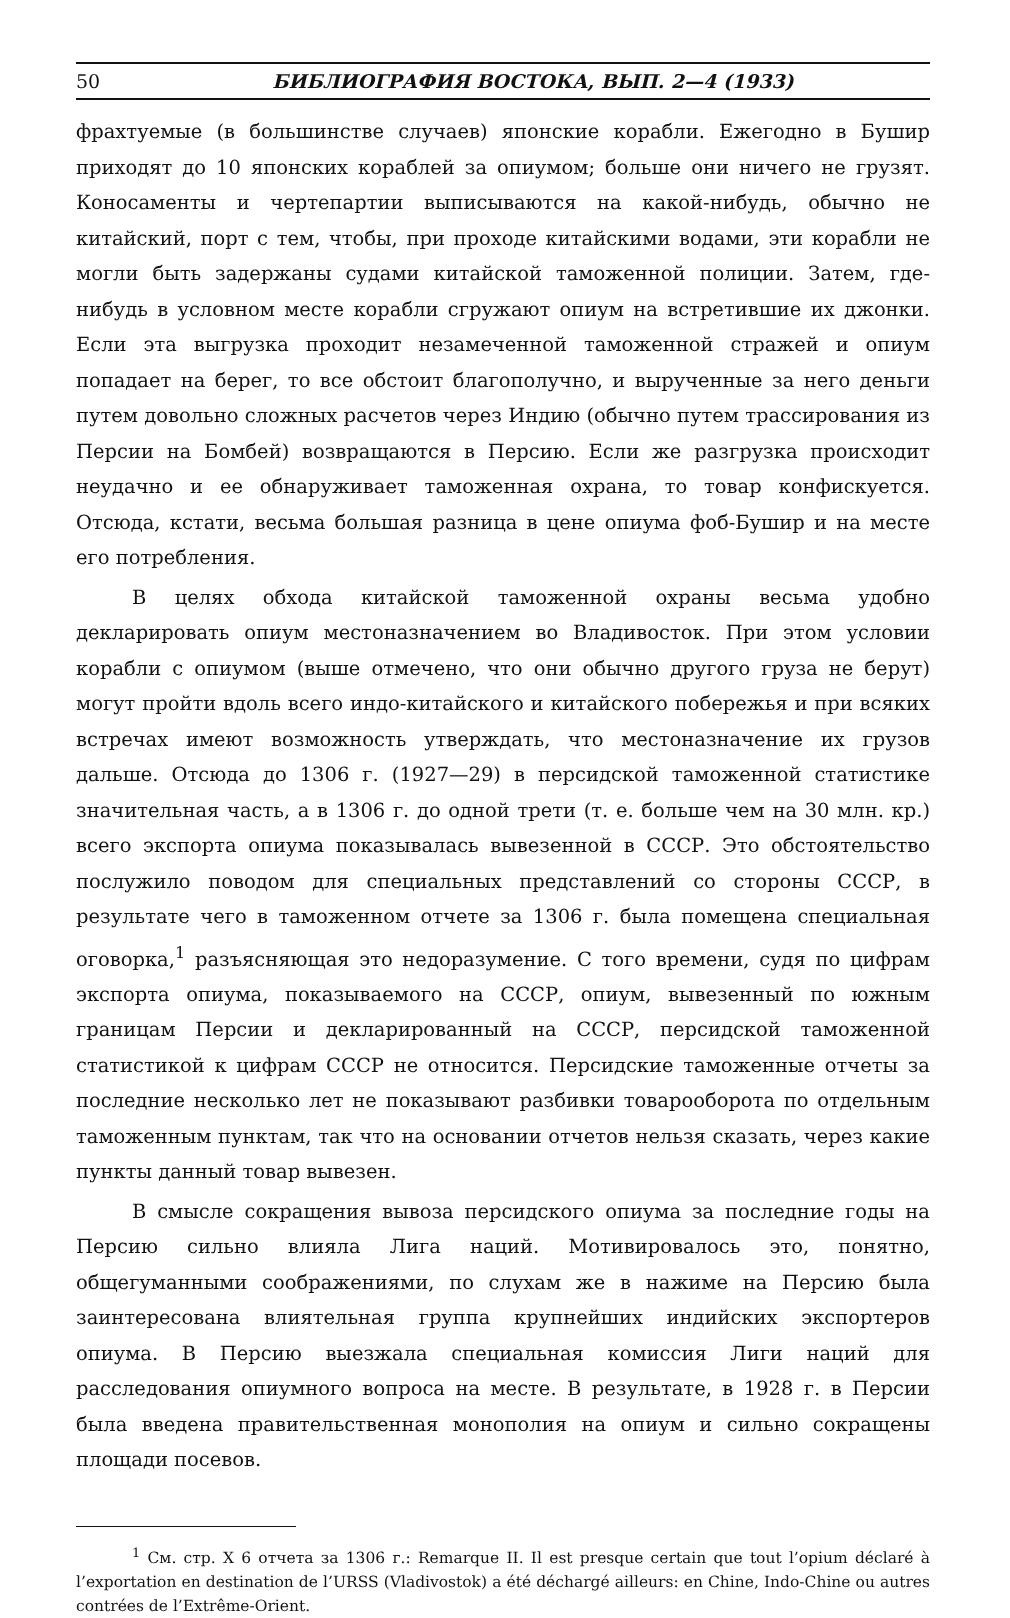50 БИБЛИОГРАФИЯ ВОСТОКА, ВЫП. 2—4 (1933)
фрахтуемые (в большинстве случаев) японские корабли. Ежегодно в Бушир приходят до 10 японских кораблей за опиумом; больше они ничего не грузят. Коносаменты и чертепартии выписываются на какой-нибудь, обычно не китайский, порт с тем, чтобы, при проходе китайскими водами, эти корабли не могли быть задержаны судами китайской таможенной полиции. Затем, где-нибудь в условном месте корабли сгружают опиум на встретившие их джонки. Если эта выгрузка проходит незамеченной таможенной стражей и опиум попадает на берег, то все обстоит благополучно, и вырученные за него деньги путем довольно сложных расчетов через Индию (обычно путем трассирования из Персии на Бомбей) возвращаются в Персию. Если же разгрузка происходит неудачно и ее обнаруживает таможенная охрана, то товар конфискуется. Отсюда, кстати, весьма большая разница в цене опиума фоб-Бушир и на месте его потребления.
В целях обхода китайской таможенной охраны весьма удобно декларировать опиум местоназначением во Владивосток. При этом условии корабли с опиумом (выше отмечено, что они обычно другого груза не берут) могут пройти вдоль всего индо-китайского и китайского побережья и при всяких встречах имеют возможность утверждать, что местоназначение их грузов дальше. Отсюда до 1306 г. (1927—29) в персидской таможенной статистике значительная часть, а в 1306 г. до одной трети (т. е. больше чем на 30 млн. кр.) всего экспорта опиума показывалась вывезенной в СССР. Это обстоятельство послужило поводом для специальных представлений со стороны СССР, в результате чего в таможенном отчете за 1306 г. была помещена специальная оговорка,<sup>1</sup> разъясняющая это недоразумение. С того времени, судя по цифрам экспорта опиума, показываемого на СССР, опиум, вывезенный по южным границам Персии и декларированный на СССР, персидской таможенной статистикой к цифрам СССР не относится. Персидские таможенные отчеты за последние несколько лет не показывают разбивки товарооборота по отдельным таможенным пунктам, так что на основании отчетов нельзя сказать, через какие пункты данный товар вывезен.
В смысле сокращения вывоза персидского опиума за последние годы на Персию сильно влияла Лига наций. Мотивировалось это, понятно, общегуманными соображениями, по слухам же в нажиме на Персию была заинтересована влиятельная группа крупнейших индийских экспортеров опиума. В Персию выезжала специальная комиссия Лиги наций для расследования опиумного вопроса на месте. В результате, в 1928 г. в Персии была введена правительственная монополия на опиум и сильно сокращены площади посевов.
<sup>1</sup> См. стр. X 6 отчета за 1306 г.: Remarque II. Il est presque certain que tout l’opium déclaré à l’exportation en destination de l’URSS (Vladivostok) a été déchargé ailleurs: en Chine, Indo-Chine ou autres contrées de l’Extrême-Orient.